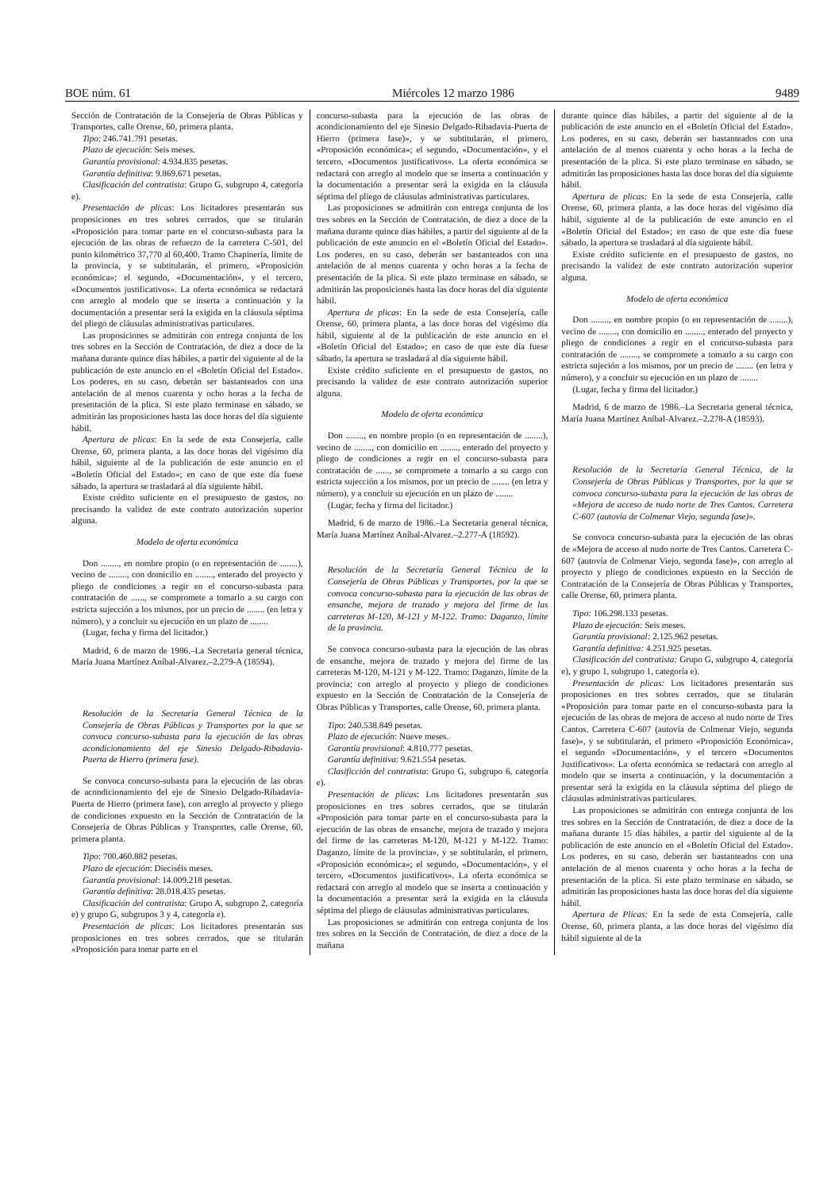BOE núm. 61 Miércoles 12 marzo 1986 9489
Sección de Contratación de la Consejería de Obras Públicas y Transportes, calle Orense, 60, primera planta.
Tipo: 246.741.791 pesetas.
Plazo de ejecución: Seis meses.
Garantía provisional: 4.934.835 pesetas.
Garantía definitiva: 9.869.671 pesetas.
Clasificación del contratista: Grupo G, subgrupo 4, categoría e).
Presentación de plicas: Los licitadores presentarán sus proposiciones en tres sobres cerrados, que se titularán «Proposición para tomar parte en el concurso-subasta para la ejecución de las obras de refuerzo de la carretera C-501, del punto kilométrico 37,770 al 60,400. Tramo Chapinería, límite de la provincia, y se subtitularán, el primero, «Proposición económica»; el segundo, «Documentación», y el tercero, «Documentos justificativos». La oferta económica se redactará con arreglo al modelo que se inserta a continuación y la documentación a presentar será la exigida en la cláusula séptima del pliego de cláusulas administrativas particulares.
Las proposiciones se admitirán con entrega conjunta de los tres sobres en la Sección de Contratación, de diez a doce de la mañana durante quince días hábiles, a partir del siguiente al de la publicación de este anuncio en el «Boletín Oficial del Estado». Los poderes, en su caso, deberán ser bastanteados con una antelación de al menos cuarenta y ocho horas a la fecha de presentación de la plica. Si este plazo terminase en sábado, se admitirán las proposiciones hasta las doce horas del día siguiente hábil.
Apertura de plicas: En la sede de esta Consejería, calle Orense, 60, primera planta, a las doce horas del vigésimo día hábil, siguiente al de la publicación de este anuncio en el «Boletín Oficial del Estado»; en caso de que este día fuese sábado, la apertura se trasladará al día siguiente hábil.
Existe crédito suficiente en el presupuesto de gastos, no precisando la validez de este contrato autorización superior alguna.
Modelo de oferta económica
Don ........, en nombre propio (o en representación de ........), vecino de ........, con domicilio en ........, enterado del proyecto y pliego de condiciones a regir en el concurso-subasta para contratación de ......, se compromete a tomarlo a su cargo con estricta sujección a los mismos, por un precio de ........ (en letra y número), y a concluir su ejecución en un plazo de ........
(Lugar, fecha y firma del licitador.)
Madrid, 6 de marzo de 1986.–La Secretaria general técnica, María Juana Martínez Aníbal-Alvarez.–2.279-A (18594).
Resolución de la Secretaría General Técnica de la Consejería de Obras Públicas y Transportes por la que se convoca concurso-subasta para la ejecución de las obras acondicionamiento del eje Sinesio Delgado-Ribadavia-Puerta de Hierro (primera fase).
Se convoca concurso-subasta para la ejecución de las obras de acondicionamiento del eje de Sinesio Delgado-Ribadavia-Puerta de Hierro (primera fase), con arreglo al proyecto y pliego de condiciones expuesto en la Sección de Contratación de la Consejería de Obras Públicas y Transportes, calle Orense, 60, primera planta.
Tipo: 700.460.882 pesetas.
Plazo de ejecución: Dieciséis meses.
Garantía provisional: 14.009.218 pesetas.
Garantía definitiva: 28.018.435 pesetas.
Clasificación del contratista: Grupo A, subgrupo 2, categoría e) y grupo G, subgrupos 3 y 4, categoría e).
Presentación de plicas: Los licitadores presentarán sus proposiciones en tres sobres cerrados, que se titularán «Proposición para tomar parte en el
concurso-subasta para la ejecución de las obras de acondicionamiento del eje Sinesio Delgado-Ribadavia-Puerta de Hierro (primera fase)», y se subtitularán, el primero, «Proposición económica»; el segundo, «Documentación», y el tercero, «Documentos justificativos». La oferta económica se redactará con arreglo al modelo que se inserta a continuación y la documentación a presentar será la exigida en la cláusula séptima del pliego de cláusulas administrativas particulares.
Las proposiciones se admitirán con entrega conjunta de los tres sobres en la Sección de Contratación, de diez a doce de la mañana durante quince días hábiles, a partir del siguiente al de la publicación de este anuncio en el «Boletín Oficial del Estado». Los poderes, en su caso, deberán ser bastanteados con una antelación de al menos cuarenta y ocho horas a la fecha de presentación de la plica. Si este plazo terminase en sábado, se admitirán las proposiciones hasta las doce horas del día siguiente hábil.
Apertura de plicas: En la sede de esta Consejería, calle Orense, 60, primera planta, a las doce horas del vigésimo día hábil, siguiente al de la publicación de este anuncio en el «Boletín Oficial del Estado»; en caso de que este día fuese sábado, la apertura se trasladará al día siguiente hábil.
Existe crédito suficiente en el presupuesto de gastos, no precisando la validez de este contrato autorización superior alguna.
Modelo de oferta económica
Don ........, en nombre propio (o en representación de ........), vecino de ........, con domicilio en ........, enterado del proyecto y pliego de condiciones a regir en el concurso-subasta para contratación de ......, se compromete a tomarlo a su cargo con estricta sujección a los mismos, por un precio de ........ (en letra y número), y a concluir su ejecución en un plazo de ........
(Lugar, fecha y firma del licitador.)
Madrid, 6 de marzo de 1986.–La Secretaria general técnica, María Juana Martínez Aníbal-Alvarez.–2.277-A (18592).
Resolución de la Secretaría General Técnica de la Consejería de Obras Públicas y Transportes, por la que se convoca concurso-subasta para la ejecución de las obras de ensanche, mejora de trazado y mejora del firme de las carreteras M-120, M-121 y M-122. Tramo: Daganzo, límite de la provincia.
Se convoca concurso-subasta para la ejecución de las obras de ensanche, mejora de trazado y mejora del firme de las carreteras M-120, M-121 y M-122. Tramo: Daganzo, límite de la provincia; con arreglo al proyecto y pliego de condiciones expuesto en la Sección de Contratación de la Consejería de Obras Públicas y Transportes, calle Orense, 60, primera planta.
Tipo: 240.538.849 pesetas.
Plazo de ejecución: Nueve meses.
Garantía provisional: 4.810.777 pesetas.
Garantía definitiva: 9.621.554 pesetas.
Clasificción del contratista: Grupo G, subgrupo 6, categoría e).
Presentación de plicas: Los licitadores presentarán sus proposiciones en tres sobres cerrados, que se titularán «Proposición para tomar parte en el concurso-subasta para la ejecución de las obras de ensanche, mejora de trazado y mejora del firme de las carreteras M-120, M-121 y M-122. Tramo: Daganzo, límite de la provincia», y se subtitularán, el primero, «Proposición económica»; el segundo, «Documentación», y el tercero, «Documentos justificativos». La oferta económica se redactará con arreglo al modelo que se inserta a continuación y la documentación a presentar será la exigida en la cláusula séptima del pliego de cláusulas administrativas particulares.
Las proposiciones se admitirán con entrega conjunta de los tres sobres en la Sección de Contratación, de diez a doce de la mañana
durante quince días hábiles, a partir del siguiente al de la publicación de este anuncio en el «Boletín Oficial del Estado». Los poderes, en su caso, deberán ser bastanteados con una antelación de al menos cuarenta y ocho horas a la fecha de presentación de la plica. Si este plazo terminase en sábado, se admitirán las proposiciones hasta las doce horas del día siguiente hábil.
Apertura de plicas: En la sede de esta Consejería, calle Orense, 60, primera planta, a las doce horas del vigésimo día hábil, siguiente al de la publicación de este anuncio en el «Boletín Oficial del Estado»; en caso de que este día fuese sábado, la apertura se trasladará al día siguiente hábil.
Existe crédito suficiente en el presupuesto de gastos, no precisando la validez de este contrato autorización superior alguna.
Modelo de oferta económica
Don ........, en nombre propio (o en representación de ........), vecino de ........, con domicilio en ........, enterado del proyecto y pliego de condiciones a regir en el concurso-subasta para contratación de ........, se compromete a tomarlo a su cargo con estricta sujeción a los mismos, por un precio de ........ (en letra y número), y a concluir su ejecución en un plazo de ........
(Lugar, fecha y firma del licitador.)
Madrid, 6 de marzo de 1986.–La Secretaria general técnica, María Juana Martínez Aníbal-Alvarez.–2.278-A (18593).
Resolución de la Secretaría General Técnica, de la Consejería de Obras Públicas y Transportes, por la que se convoca concurso-subasta para la ejecución de las obras de «Mejora de acceso de nudo norte de Tres Cantos. Carretera C-607 (autovía de Colmenar Viejo, segunda fase)».
Se convoca concurso-subasta para la ejecución de las obras de «Mejora de acceso al nudo norte de Tres Cantos. Carretera C-607 (autovía de Colmenar Viejo, segunda fase)», con arreglo al proyecto y pliego de condiciones expuesto en la Sección de Contratación de la Consejería de Obras Públicas y Transportes, calle Orense, 60, primera planta.
Tipo: 106.298.133 pesetas.
Plazo de ejecución: Seis meses.
Garantía provisional: 2.125.962 pesetas.
Garantía definitiva: 4.251.925 pesetas.
Clasificación del contratista: Grupo G, subgrupo 4, categoría e), y grupo 1, subgrupo 1, categoría e).
Presentación de plicas: Los licitadores presentarán sus proposiciones en tres sobres cerrados, que se titularán «Proposición para tomar parte en el concurso-subasta para la ejecución de las obras de mejora de acceso al nudo norte de Tres Cantos. Carretera C-607 (autovía de Colmenar Viejo, segunda fase)», y se subtitularán, el primero «Proposición Económica», el segundo «Documentación», y el tercero «Documentos Justificativos». La oferta económica se redactará con arreglo al modelo que se inserta a continuación, y la documentación a presentar será la exigida en la cláusula séptima del pliego de cláusulas administrativas particulares.
Las proposiciones se admitirán con entrega conjunta de los tres sobres en la Sección de Contratación, de diez a doce de la mañana durante 15 días hábiles, a partir del siguiente al de la publicación de este anuncio en el «Boletín Oficial del Estado». Los poderes, en su caso, deberán ser bastanteados con una antelación de al menos cuarenta y ocho horas a la fecha de presentación de la plica. Si este plazo terminase en sábado, se admitirán las proposiciones hasta las doce horas del día siguiente hábil.
Apertura de Plicas: En la sede de esta Consejería, calle Orense, 60, primera planta, a las doce horas del vigésimo día hábil siguiente al de la